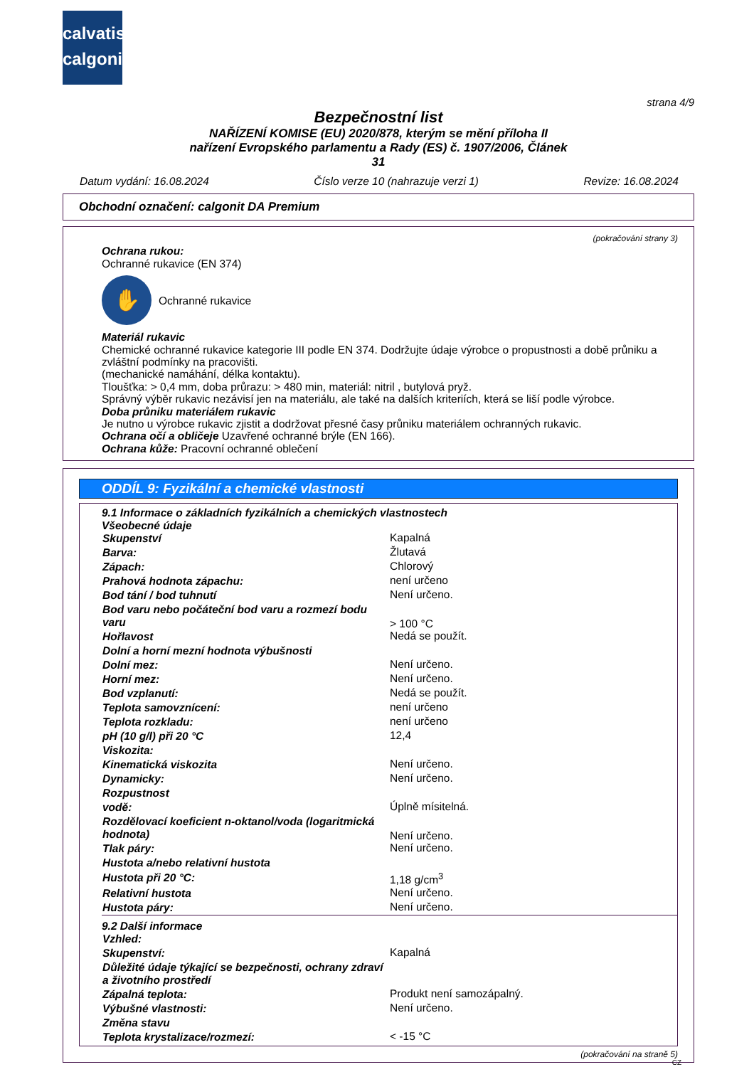calvatis
calgonit
strana 4/9
Bezpečnostní list
NAŘÍZENÍ KOMISE (EU) 2020/878, kterým se mění příloha II
nařízení Evropského parlamentu a Rady (ES) č. 1907/2006, Článek
31
Datum vydání: 16.08.2024 Číslo verze 10 (nahrazuje verzi 1) Revize: 16.08.2024
Obchodní označení: calgonit DA Premium
(pokračování strany 3)
Ochrana rukou:
Ochranné rukavice (EN 374)
✋
Ochranné rukavice
Materiál rukavic
Chemické ochranné rukavice kategorie III podle EN 374. Dodržujte údaje výrobce o propustnosti a době průniku a zvláštní podmínky na pracovišti.
(mechanické namáhání, délka kontaktu).
Tloušťka: > 0,4 mm, doba průrazu: > 480 min, materiál: nitril , butylová pryž.
Správný výběr rukavic nezávisí jen na materiálu, ale také na dalších kriteriích, která se liší podle výrobce.
Doba průniku materiálem rukavic
Je nutno u výrobce rukavic zjistit a dodržovat přesné časy průniku materiálem ochranných rukavic.
Ochrana očí a obličeje Uzavřené ochranné brýle (EN 166).
Ochrana kůže: Pracovní ochranné oblečení
ODDÍL 9: Fyzikální a chemické vlastnosti
| 9.1 Informace o základních fyzikálních a chemických vlastnostech | |
| Všeobecné údaje | |
| Skupenství | Kapalná |
| Barva: | Žlutavá |
| Zápach: | Chlorový |
| Prahová hodnota zápachu: | není určeno |
| Bod tání / bod tuhnutí | Není určeno. |
| Bod varu nebo počáteční bod varu a rozmezí bodu varu | > 100 °C |
| Hořlavost | Nedá se použít. |
| Dolní a horní mezní hodnota výbušnosti | |
| Dolní mez: | Není určeno. |
| Horní mez: | Není určeno. |
| Bod vzplanutí: | Nedá se použít. |
| Teplota samovznícení: | není určeno |
| Teplota rozkladu: | není určeno |
| pH (10 g/l) při 20 °C | 12,4 |
| Viskozita: | |
| Kinematická viskozita | Není určeno. |
| Dynamicky: | Není určeno. |
| Rozpustnost | |
| vodě: | Úplně mísitelná. |
| Rozdělovací koeficient n-oktanol/voda (logaritmická hodnota) | Není určeno. |
| Tlak páry: | Není určeno. |
| Hustota a/nebo relativní hustota | |
| Hustota při 20 °C: | 1,18 g/cm<sup>3</sup> |
| Relativní hustota | Není určeno. |
| Hustota páry: | Není určeno. |
| 9.2 Další informace | |
| Vzhled: | |
| Skupenství: | Kapalná |
| Důležité údaje týkající se bezpečnosti, ochrany zdraví a životního prostředí | |
| Zápalná teplota: | Produkt není samozápalný. |
| Výbušné vlastnosti: | Není určeno. |
| Změna stavu | |
| Teplota krystalizace/rozmezí: | < -15 °C |
(pokračování na straně 5)
CZ